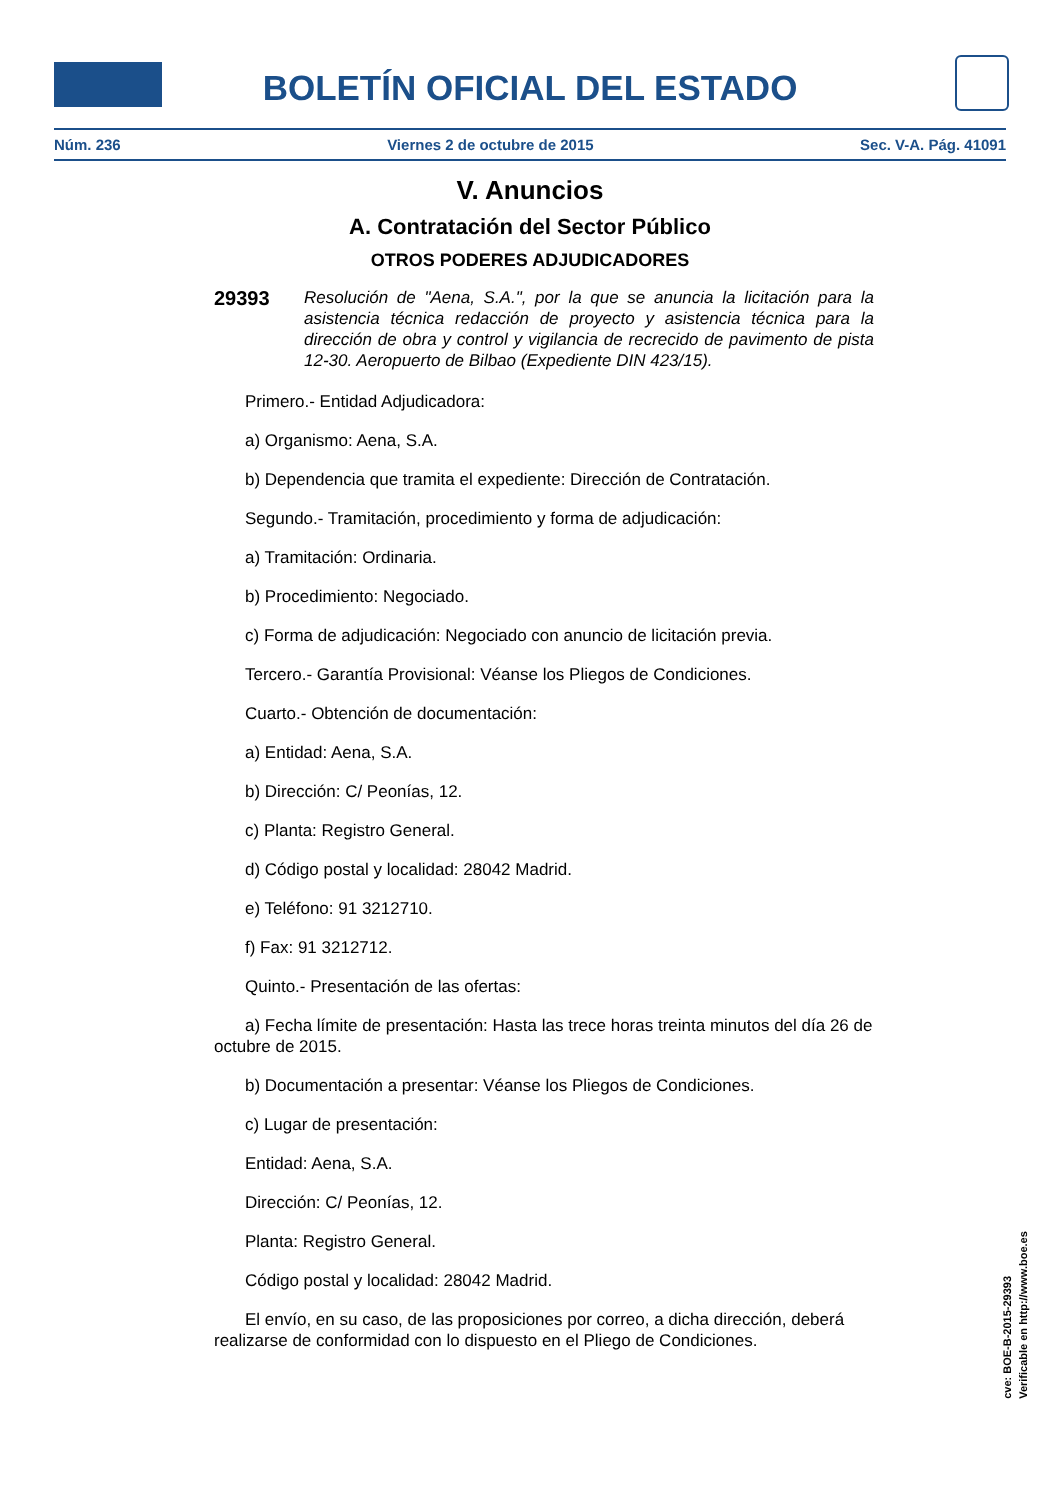BOLETÍN OFICIAL DEL ESTADO
Núm. 236 Viernes 2 de octubre de 2015 Sec. V-A. Pág. 41091
V. Anuncios
A. Contratación del Sector Público
OTROS PODERES ADJUDICADORES
29393
Resolución de "Aena, S.A.", por la que se anuncia la licitación para la asistencia técnica redacción de proyecto y asistencia técnica para la dirección de obra y control y vigilancia de recrecido de pavimento de pista 12-30. Aeropuerto de Bilbao (Expediente DIN 423/15).
Primero.- Entidad Adjudicadora:
a) Organismo: Aena, S.A.
b) Dependencia que tramita el expediente: Dirección de Contratación.
Segundo.- Tramitación, procedimiento y forma de adjudicación:
a) Tramitación: Ordinaria.
b) Procedimiento: Negociado.
c) Forma de adjudicación: Negociado con anuncio de licitación previa.
Tercero.- Garantía Provisional: Véanse los Pliegos de Condiciones.
Cuarto.- Obtención de documentación:
a) Entidad: Aena, S.A.
b) Dirección: C/ Peonías, 12.
c) Planta: Registro General.
d) Código postal y localidad: 28042 Madrid.
e) Teléfono: 91 3212710.
f) Fax: 91 3212712.
Quinto.- Presentación de las ofertas:
a) Fecha límite de presentación: Hasta las trece horas treinta minutos del día 26 de octubre de 2015.
b) Documentación a presentar: Véanse los Pliegos de Condiciones.
c) Lugar de presentación:
Entidad: Aena, S.A.
Dirección: C/ Peonías, 12.
Planta: Registro General.
Código postal y localidad: 28042 Madrid.
El envío, en su caso, de las proposiciones por correo, a dicha dirección, deberá realizarse de conformidad con lo dispuesto en el Pliego de Condiciones.
cve: BOE-B-2015-29393
Verificable en http://www.boe.es